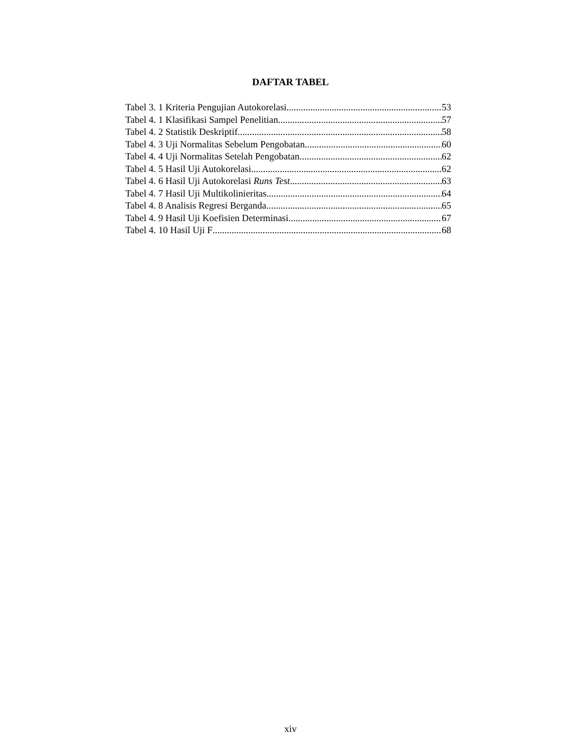DAFTAR TABEL
Tabel 3. 1 Kriteria Pengujian Autokorelasi 53
Tabel 4. 1 Klasifikasi Sampel Penelitian 57
Tabel 4. 2 Statistik Deskriptif 58
Tabel 4. 3 Uji Normalitas Sebelum Pengobatan 60
Tabel 4. 4 Uji Normalitas Setelah Pengobatan 62
Tabel 4. 5 Hasil Uji Autokorelasi 62
Tabel 4. 6 Hasil Uji Autokorelasi Runs Test 63
Tabel 4. 7 Hasil Uji Multikolinieritas 64
Tabel 4. 8 Analisis Regresi Berganda 65
Tabel 4. 9 Hasil Uji Koefisien Determinasi 67
Tabel 4. 10 Hasil Uji F 68
xiv